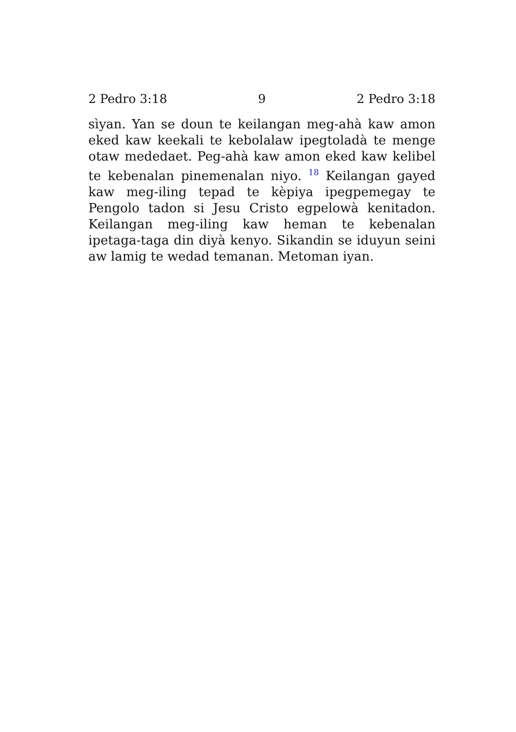2 Pedro 3:18 9 2 Pedro 3:18
sìyan. Yan se doun te keilangan meg-ahà kaw amon eked kaw keekali te kebolalaw ipegtoladà te menge otaw mededaet. Peg-ahà kaw amon eked kaw kelibel te kebenalan pinemenalan niyo. <sup>18</sup> Keilangan gayed kaw meg-iling tepad te kèpiya ipegpemegay te Pengolo tadon si Jesu Cristo egpelowà kenitadon. Keilangan meg-iling kaw heman te kebenalan ipetaga-taga din diyà kenyo. Sikandin se iduyun seini aw lamig te wedad temanan. Metoman iyan.